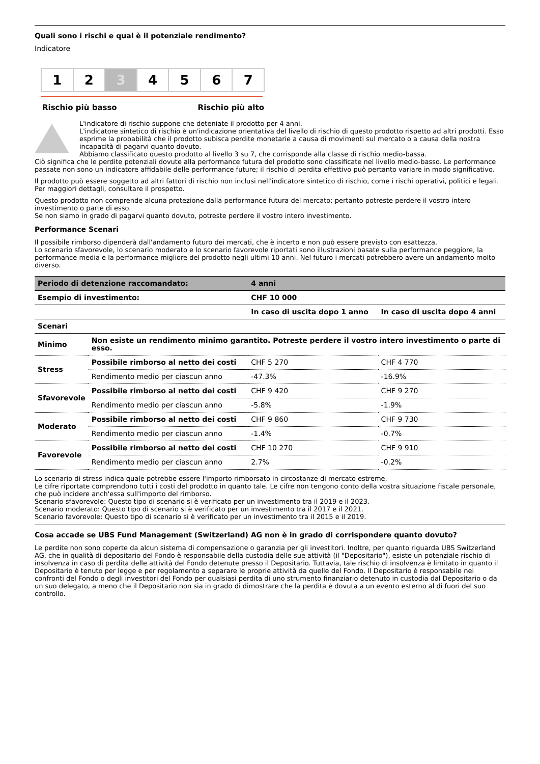Quali sono i rischi e qual è il potenziale rendimento?
Indicatore
1 2 3 4 5 6 7
Rischio più basso Rischio più alto
L'indicatore di rischio suppone che deteniate il prodotto per 4 anni.
L'indicatore sintetico di rischio è un'indicazione orientativa del livello di rischio di questo prodotto rispetto ad altri prodotti. Esso esprime la probabilità che il prodotto subisca perdite monetarie a causa di movimenti sul mercato o a causa della nostra incapacità di pagarvi quanto dovuto.
Abbiamo classificato questo prodotto al livello 3 su 7, che corrisponde alla classe di rischio medio-bassa.
Ciò significa che le perdite potenziali dovute alla performance futura del prodotto sono classificate nel livello medio-basso. Le performance passate non sono un indicatore affidabile delle performance future; il rischio di perdita effettivo può pertanto variare in modo significativo.
Il prodotto può essere soggetto ad altri fattori di rischio non inclusi nell'indicatore sintetico di rischio, come i rischi operativi, politici e legali. Per maggiori dettagli, consultare il prospetto.
Questo prodotto non comprende alcuna protezione dalla performance futura del mercato; pertanto potreste perdere il vostro intero investimento o parte di esso.
Se non siamo in grado di pagarvi quanto dovuto, potreste perdere il vostro intero investimento.
Performance Scenari
Il possibile rimborso dipenderà dall'andamento futuro dei mercati, che è incerto e non può essere previsto con esattezza.
Lo scenario sfavorevole, lo scenario moderato e lo scenario favorevole riportati sono illustrazioni basate sulla performance peggiore, la performance media e la performance migliore del prodotto negli ultimi 10 anni. Nel futuro i mercati potrebbero avere un andamento molto diverso.
| Periodo di detenzione raccomandato: | | 4 anni | |
| --- | --- | --- | --- |
| Esempio di investimento: | | CHF 10 000 | |
| | | In caso di uscita dopo 1 anno | In caso di uscita dopo 4 anni |
| Scenari | | | |
| Minimo | Non esiste un rendimento minimo garantito. Potreste perdere il vostro intero investimento o parte di esso. | | |
| Stress | Possibile rimborso al netto dei costi | CHF 5 270 | CHF 4 770 |
| | Rendimento medio per ciascun anno | -47.3% | -16.9% |
| Sfavorevole | Possibile rimborso al netto dei costi | CHF 9 420 | CHF 9 270 |
| | Rendimento medio per ciascun anno | -5.8% | -1.9% |
| Moderato | Possibile rimborso al netto dei costi | CHF 9 860 | CHF 9 730 |
| | Rendimento medio per ciascun anno | -1.4% | -0.7% |
| Favorevole | Possibile rimborso al netto dei costi | CHF 10 270 | CHF 9 910 |
| | Rendimento medio per ciascun anno | 2.7% | -0.2% |
Lo scenario di stress indica quale potrebbe essere l'importo rimborsato in circostanze di mercato estreme.
Le cifre riportate comprendono tutti i costi del prodotto in quanto tale. Le cifre non tengono conto della vostra situazione fiscale personale, che può incidere anch'essa sull'importo del rimborso.
Scenario sfavorevole: Questo tipo di scenario si è verificato per un investimento tra il 2019 e il 2023.
Scenario moderato: Questo tipo di scenario si è verificato per un investimento tra il 2017 e il 2021.
Scenario favorevole: Questo tipo di scenario si è verificato per un investimento tra il 2015 e il 2019.
Cosa accade se UBS Fund Management (Switzerland) AG non è in grado di corrispondere quanto dovuto?
Le perdite non sono coperte da alcun sistema di compensazione o garanzia per gli investitori. Inoltre, per quanto riguarda UBS Switzerland AG, che in qualità di depositario del Fondo è responsabile della custodia delle sue attività (il "Depositario"), esiste un potenziale rischio di insolvenza in caso di perdita delle attività del Fondo detenute presso il Depositario. Tuttavia, tale rischio di insolvenza è limitato in quanto il Depositario è tenuto per legge e per regolamento a separare le proprie attività da quelle del Fondo. Il Depositario è responsabile nei confronti del Fondo o degli investitori del Fondo per qualsiasi perdita di uno strumento finanziario detenuto in custodia dal Depositario o da un suo delegato, a meno che il Depositario non sia in grado di dimostrare che la perdita è dovuta a un evento esterno al di fuori del suo controllo.